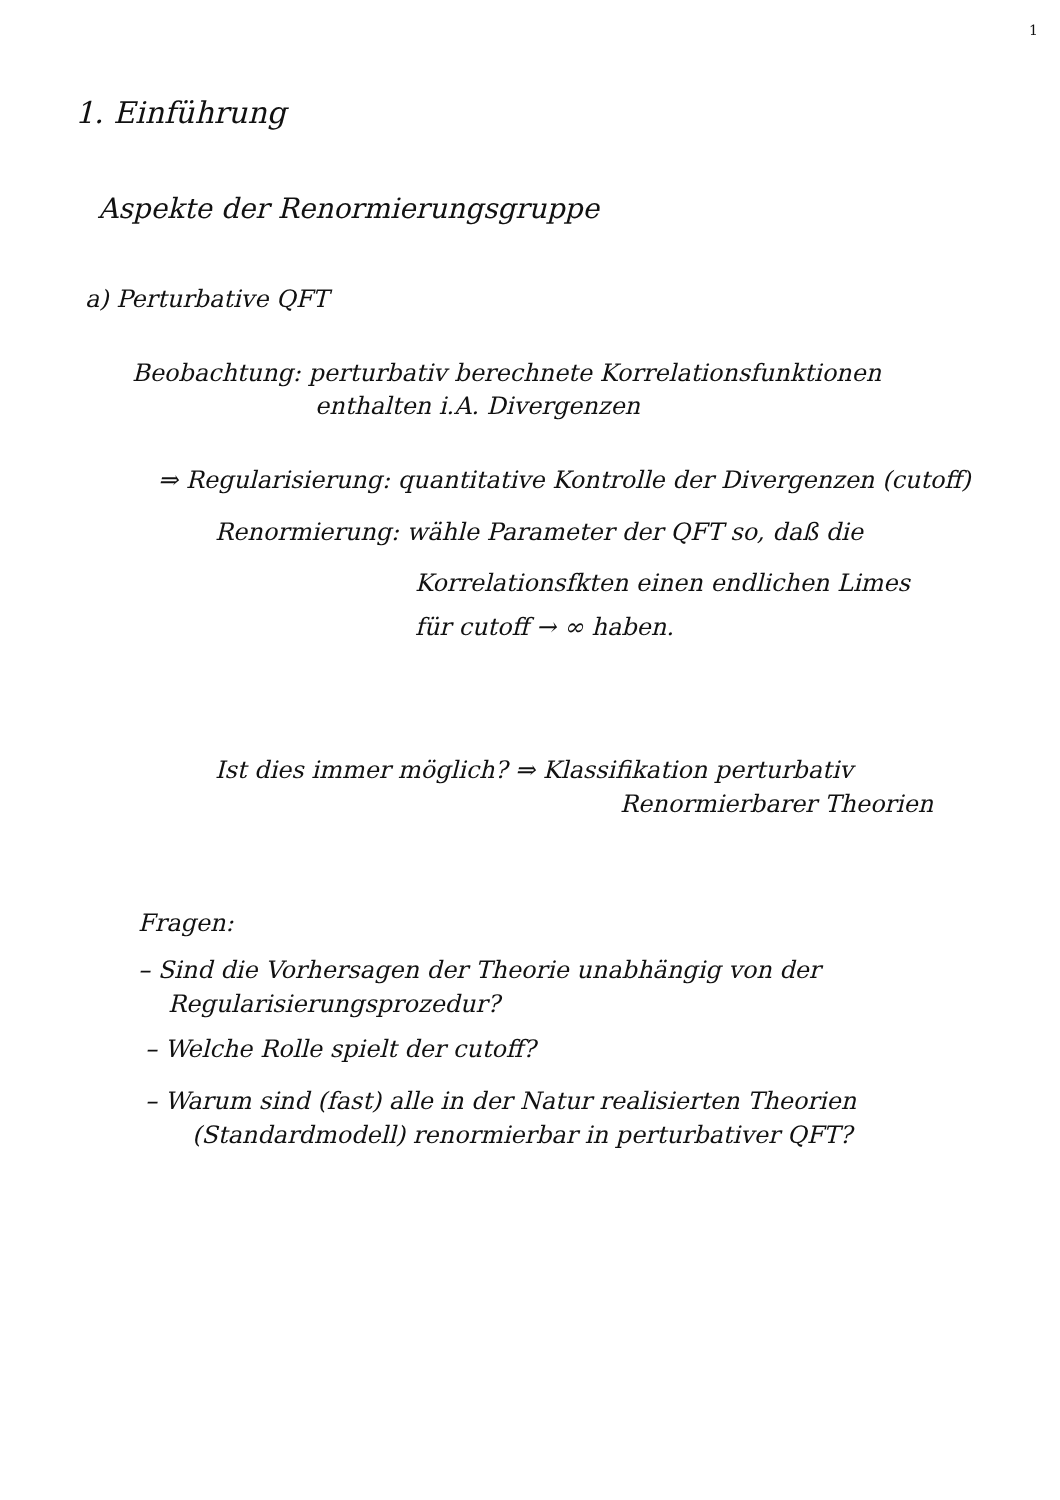1
1. Einführung
Aspekte der Renormierungsgruppe
a) Perturbative QFT
Beobachtung: perturbativ berechnete Korrelationsfunktionen
enthalten i.A. Divergenzen
⇒ Regularisierung: quantitative Kontrolle der Divergenzen (cutoff)
Renormierung: wähle Parameter der QFT so, daß die
Korrelationsfkten einen endlichen Limes
für cutoff → ∞ haben.
Ist dies immer möglich? ⇒ Klassifikation perturbativ
Renormierbarer Theorien
Fragen:
– Sind die Vorhersagen der Theorie unabhängig von der
Regularisierungsprozedur?
– Welche Rolle spielt der cutoff?
– Warum sind (fast) alle in der Natur realisierten Theorien
(Standardmodell) renormierbar in perturbativer QFT?